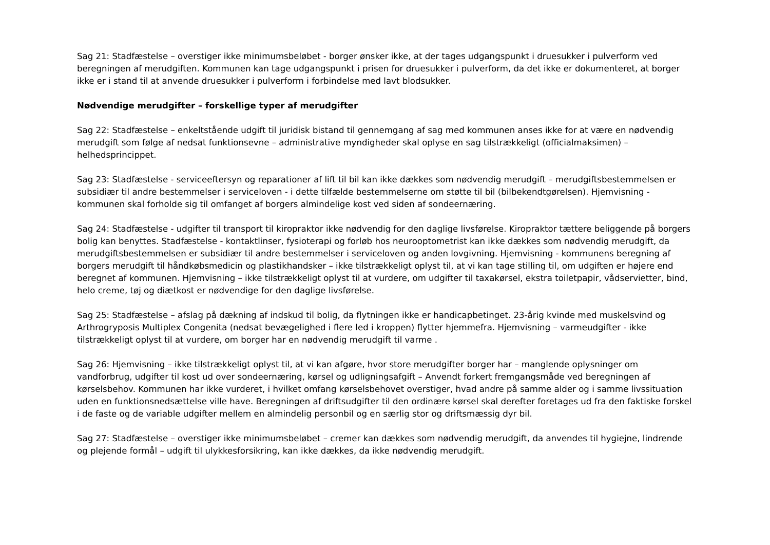Sag 21: Stadfæstelse – overstiger ikke minimumsbeløbet - borger ønsker ikke, at der tages udgangspunkt i druesukker i pulverform ved beregningen af merudgiften. Kommunen kan tage udgangspunkt i prisen for druesukker i pulverform, da det ikke er dokumenteret, at borger ikke er i stand til at anvende druesukker i pulverform i forbindelse med lavt blodsukker.
Nødvendige merudgifter – forskellige typer af merudgifter
Sag 22: Stadfæstelse – enkeltstående udgift til juridisk bistand til gennemgang af sag med kommunen anses ikke for at være en nødvendig merudgift som følge af nedsat funktionsevne – administrative myndigheder skal oplyse en sag tilstrækkeligt (officialmaksimen) – helhedsprincippet.
Sag 23: Stadfæstelse - serviceeftersyn og reparationer af lift til bil kan ikke dækkes som nødvendig merudgift – merudgiftsbestemmelsen er subsidiær til andre bestemmelser i serviceloven - i dette tilfælde bestemmelserne om støtte til bil (bilbekendtgørelsen). Hjemvisning - kommunen skal forholde sig til omfanget af borgers almindelige kost ved siden af sondeernæring.
Sag 24: Stadfæstelse - udgifter til transport til kiropraktor ikke nødvendig for den daglige livsførelse. Kiropraktor tættere beliggende på borgers bolig kan benyttes. Stadfæstelse - kontaktlinser, fysioterapi og forløb hos neurooptometrist kan ikke dækkes som nødvendig merudgift, da merudgiftsbestemmelsen er subsidiær til andre bestemmelser i serviceloven og anden lovgivning. Hjemvisning - kommunens beregning af borgers merudgift til håndkøbsmedicin og plastikhandsker – ikke tilstrækkeligt oplyst til, at vi kan tage stilling til, om udgiften er højere end beregnet af kommunen. Hjemvisning – ikke tilstrækkeligt oplyst til at vurdere, om udgifter til taxakørsel, ekstra toiletpapir, vådservietter, bind, helo creme, tøj og diætkost er nødvendige for den daglige livsførelse.
Sag 25: Stadfæstelse – afslag på dækning af indskud til bolig, da flytningen ikke er handicapbetinget. 23-årig kvinde med muskelsvind og Arthrogryposis Multiplex Congenita (nedsat bevægelighed i flere led i kroppen) flytter hjemmefra. Hjemvisning – varmeudgifter - ikke tilstrækkeligt oplyst til at vurdere, om borger har en nødvendig merudgift til varme .
Sag 26: Hjemvisning – ikke tilstrækkeligt oplyst til, at vi kan afgøre, hvor store merudgifter borger har – manglende oplysninger om vandforbrug, udgifter til kost ud over sondeernæring, kørsel og udligningsafgift – Anvendt forkert fremgangsmåde ved beregningen af kørselsbehov. Kommunen har ikke vurderet, i hvilket omfang kørselsbehovet overstiger, hvad andre på samme alder og i samme livssituation uden en funktionsnedsættelse ville have. Beregningen af driftsudgifter til den ordinære kørsel skal derefter foretages ud fra den faktiske forskel i de faste og de variable udgifter mellem en almindelig personbil og en særlig stor og driftsmæssig dyr bil.
Sag 27: Stadfæstelse – overstiger ikke minimumsbeløbet – cremer kan dækkes som nødvendig merudgift, da anvendes til hygiejne, lindrende og plejende formål – udgift til ulykkesforsikring, kan ikke dækkes, da ikke nødvendig merudgift.